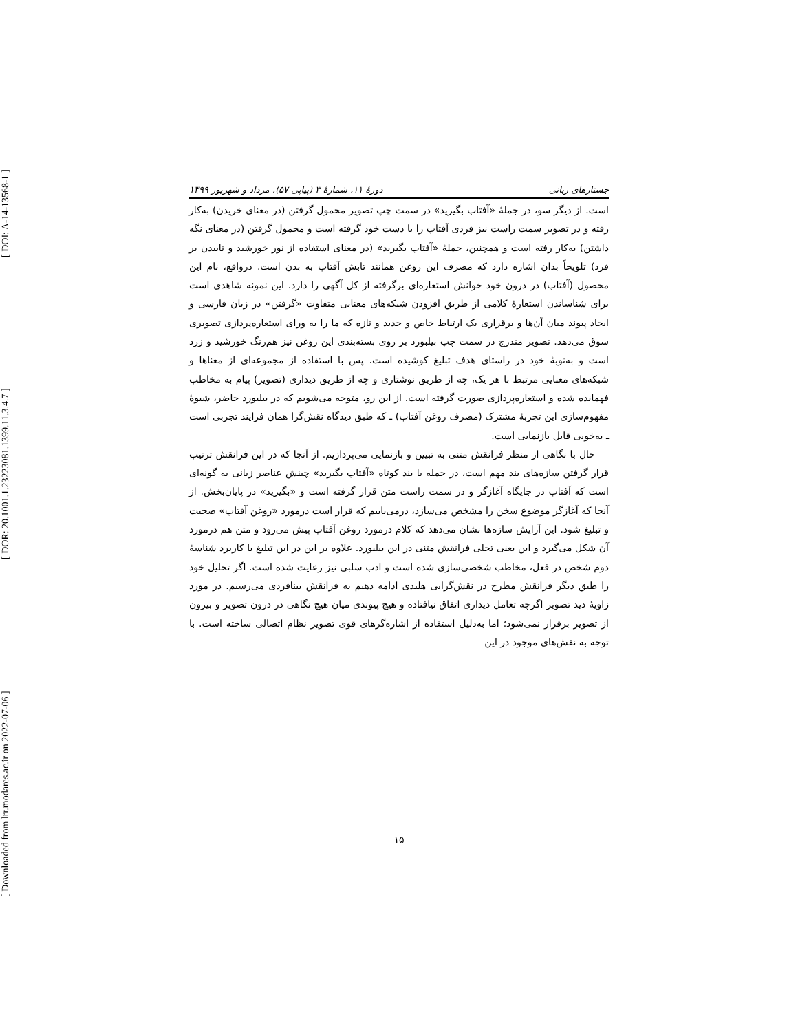[ Downloaded from lrr.modares.ac.ir on 2022-07-06 ] [ DOR: 20.1001.1.23223081.1399.11.3.4.7 ] [ DOI: A-14-13568-1 ]
جستارهای زبانی دورهٔ ۱۱، شمارهٔ ۳ (پیاپی ۵۷)، مرداد و شهریور ۱۳۹۹
است. از دیگر سو، در جملهٔ «آفتاب بگیرید» در سمت چپ تصویر محمول گرفتن (در معنای خریدن) به‌کار رفته و در تصویر سمت راست نیز فردی آفتاب را با دست خود گرفته است و محمول گرفتن (در معنای نگه داشتن) به‌کار رفته است و همچنین، جملهٔ «آفتاب بگیرید» (در معنای استفاده از نور خورشید و تابیدن بر فرد) تلویحاً بدان اشاره دارد که مصرف این روغن همانند تابش آفتاب به بدن است. درواقع، نام این محصول (آفتاب) در درون خود خوانش استعاره‌ای برگرفته از کل آگهی را دارد. این نمونه شاهدی است برای شناساندن استعارهٔ کلامی از طریق افزودن شبکه‌های معنایی متفاوت «گرفتن» در زبان فارسی و ایجاد پیوند میان آن‌ها و برقراری یک ارتباط خاص و جدید و تازه که ما را به ورای استعاره‌پردازی تصویری سوق می‌دهد. تصویر مندرج در سمت چپ بیلبورد بر روی بسته‌بندی این روغن نیز هم‌رنگ خورشید و زرد است و به‌نوبهٔ خود در راستای هدف تبلیغ کوشیده است. پس با استفاده از مجموعه‌ای از معناها و شبکه‌های معنایی مرتبط با هر یک، چه از طریق نوشتاری و چه از طریق دیداری (تصویر) پیام به مخاطب فهمانده شده و استعاره‌پردازی صورت گرفته است. از این رو، متوجه می‌شویم که در بیلبورد حاضر، شیوهٔ مفهوم‌سازی این تجربهٔ مشترک (مصرف روغن آفتاب) ـ که طبق دیدگاه نقش‌گرا همان فرایند تجربی است ـ به‌خوبی قابل بازنمایی است.
حال با نگاهی از منظر فرانقش متنی به تبیین و بازنمایی می‌پردازیم. از آنجا که در این فرانقش ترتیب قرار گرفتن سازه‌های بند مهم است، در جمله یا بند کوتاه «آفتاب بگیرید» چینش عناصر زبانی به گونه‌ای است که آفتاب در جایگاه آغازگر و در سمت راست متن قرار گرفته است و «بگیرید» در پایان‌بخش. از آنجا که آغازگر موضوع سخن را مشخص می‌سازد، درمی‌یابیم که قرار است درمورد «روغن آفتاب» صحبت و تبلیغ شود. این آرایش سازه‌ها نشان می‌دهد که کلام درمورد روغن آفتاب پیش می‌رود و متن هم درمورد آن شکل می‌گیرد و این یعنی تجلی فرانقش متنی در این بیلبورد. علاوه بر این در این تبلیغ با کاربرد شناسهٔ دوم شخص در فعل، مخاطب شخصی‌سازی شده است و ادب سلبی نیز رعایت شده است. اگر تحلیل خود را طبق دیگر فرانقش مطرح در نقش‌گرایی هلیدی ادامه دهیم به فرانقش بینافردی می‌رسیم. در مورد زاویهٔ دید تصویر اگرچه تعامل دیداری اتفاق نیافتاده و هیچ پیوندی میان هیچ نگاهی در درون تصویر و بیرون از تصویر برقرار نمی‌شود؛ اما به‌دلیل استفاده از اشاره‌گرهای قوی تصویر نظام اتصالی ساخته است. با توجه به نقش‌های موجود در این
۱۵